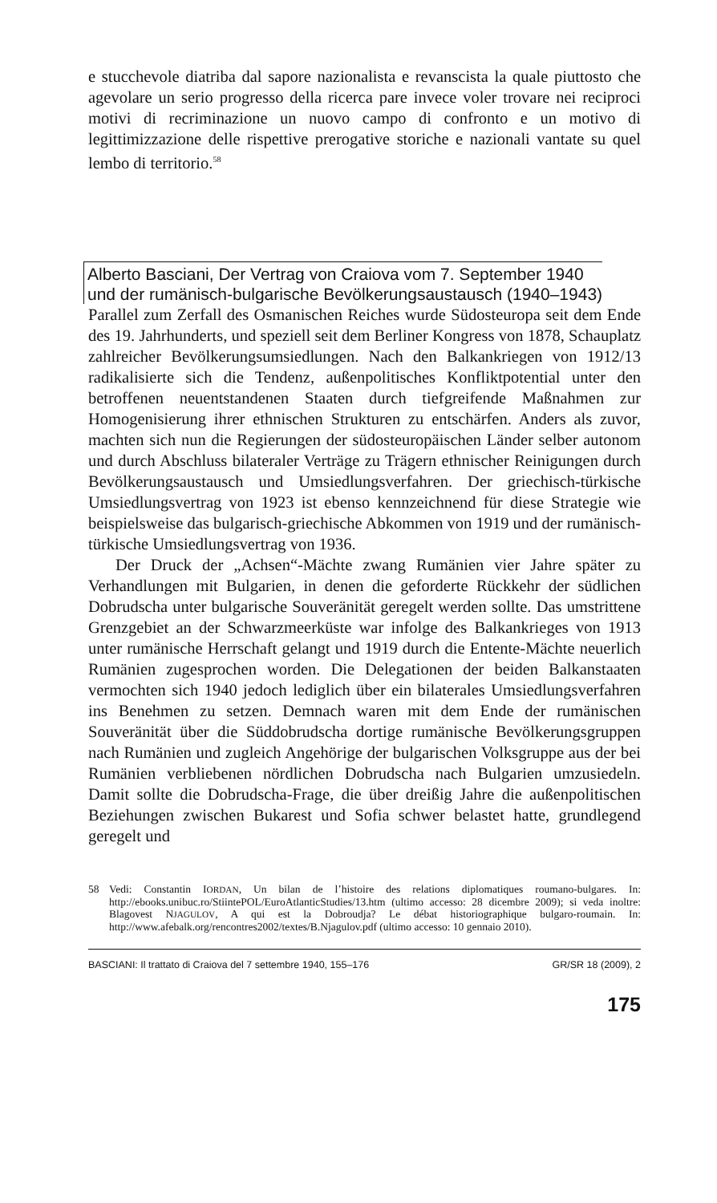e stucchevole diatriba dal sapore nazionalista e revanscista la quale piuttosto che agevolare un serio progresso della ricerca pare invece voler trovare nei reciproci motivi di recriminazione un nuovo campo di confronto e un motivo di legittimizzazione delle rispettive prerogative storiche e nazionali vantate su quel lembo di territorio.<sup>58</sup>
Alberto Basciani, Der Vertrag von Craiova vom 7. September 1940
und der rumänisch-bulgarische Bevölkerungsaustausch (1940–1943)
Parallel zum Zerfall des Osmanischen Reiches wurde Südosteuropa seit dem Ende des 19. Jahrhunderts, und speziell seit dem Berliner Kongress von 1878, Schauplatz zahlreicher Bevölkerungsumsiedlungen. Nach den Balkankriegen von 1912/13 radikalisierte sich die Tendenz, außenpolitisches Konfliktpotential unter den betroffenen neuentstandenen Staaten durch tiefgreifende Maßnahmen zur Homogenisierung ihrer ethnischen Strukturen zu entschärfen. Anders als zuvor, machten sich nun die Regierungen der südosteuropäischen Länder selber autonom und durch Abschluss bilateraler Verträge zu Trägern ethnischer Reinigungen durch Bevölkerungsaustausch und Umsiedlungsverfahren. Der griechisch-türkische Umsiedlungsvertrag von 1923 ist ebenso kennzeichnend für diese Strategie wie beispielsweise das bulgarisch-griechische Abkommen von 1919 und der rumänisch-türkische Umsiedlungsvertrag von 1936.
Der Druck der „Achsen“-Mächte zwang Rumänien vier Jahre später zu Verhandlungen mit Bulgarien, in denen die geforderte Rückkehr der südlichen Dobrudscha unter bulgarische Souveränität geregelt werden sollte. Das umstrittene Grenzgebiet an der Schwarzmeerküste war infolge des Balkankrieges von 1913 unter rumänische Herrschaft gelangt und 1919 durch die Entente-Mächte neuerlich Rumänien zugesprochen worden. Die Delegationen der beiden Balkanstaaten vermochten sich 1940 jedoch lediglich über ein bilaterales Umsiedlungsverfahren ins Benehmen zu setzen. Demnach waren mit dem Ende der rumänischen Souveränität über die Süddobrudscha dortige rumänische Bevölkerungsgruppen nach Rumänien und zugleich Angehörige der bulgarischen Volksgruppe aus der bei Rumänien verbliebenen nördlichen Dobrudscha nach Bulgarien umzusiedeln. Damit sollte die Dobrudscha-Frage, die über dreißig Jahre die außenpolitischen Beziehungen zwischen Bukarest und Sofia schwer belastet hatte, grundlegend geregelt und
58 Vedi: Constantin IORDAN, Un bilan de l’histoire des relations diplomatiques roumano-bulgares. In: http://ebooks.unibuc.ro/StiintePOL/EuroAtlanticStudies/13.htm (ultimo accesso: 28 dicembre 2009); si veda inoltre: Blagovest NJAGULOV, A qui est la Dobroudja? Le débat historiographique bulgaro-roumain. In: http://www.afebalk.org/rencontres2002/textes/B.Njagulov.pdf (ultimo accesso: 10 gennaio 2010).
BASCIANI: Il trattato di Craiova del 7 settembre 1940, 155–176 GR/SR 18 (2009), 2
175